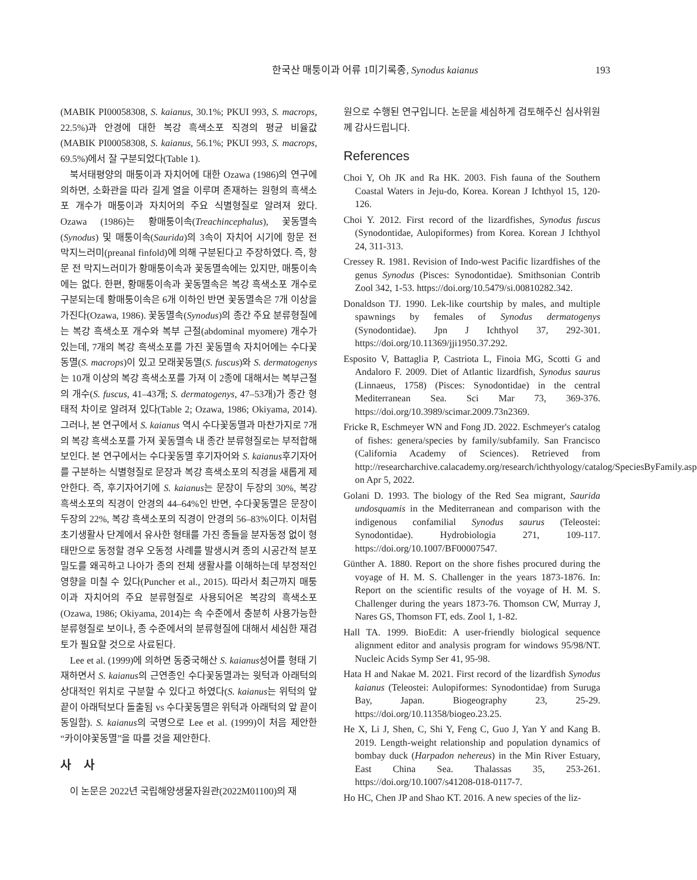한국산 매퉁이과 어류 1미기록종, Synodus kaianus 193
(MABIK PI00058308, S. kaianus, 30.1%; PKUI 993, S. macrops, 22.5%)과 안경에 대한 복강 흑색소포 직경의 평균 비율값 (MABIK PI00058308, S. kaianus, 56.1%; PKUI 993, S. macrops, 69.5%)에서 잘 구분되었다(Table 1).
북서태평양의 매퉁이과 자치어에 대한 Ozawa (1986)의 연구에 의하면, 소화관을 따라 길게 열을 이루며 존재하는 원형의 흑색소포 개수가 매퉁이과 자치어의 주요 식별형질로 알려져 왔다. Ozawa (1986)는 황매퉁이속(Treachincephalus), 꽃동멸속(Synodus) 및 매퉁이속(Saurida)의 3속이 자치어 시기에 항문 전 막지느러미(preanal finfold)에 의해 구분된다고 주장하였다. 즉, 항문 전 막지느러미가 황매퉁이속과 꽃동멸속에는 있지만, 매퉁이속에는 없다. 한편, 황매퉁이속과 꽃동멸속은 복강 흑색소포 개수로 구분되는데 황매퉁이속은 6개 이하인 반면 꽃동멸속은 7개 이상을 가진다(Ozawa, 1986). 꽃동멸속(Synodus)의 종간 주요 분류형질에는 복강 흑색소포 개수와 복부 근절(abdominal myomere) 개수가 있는데, 7개의 복강 흑색소포를 가진 꽃동멸속 자치어에는 수다꽃동멸(S. macrops)이 있고 모래꽃동멸(S. fuscus)와 S. dermatogenys는 10개 이상의 복강 흑색소포를 가져 이 2종에 대해서는 복부근절의 개수(S. fuscus, 41–43개; S. dermatogenys, 47–53개)가 종간 형태적 차이로 알려져 있다(Table 2; Ozawa, 1986; Okiyama, 2014). 그러나, 본 연구에서 S. kaianus 역시 수다꽃동멸과 마찬가지로 7개의 복강 흑색소포를 가져 꽃동멸속 내 종간 분류형질로는 부적합해 보인다. 본 연구에서는 수다꽃동멸 후기자어와 S. kaianus후기자어를 구분하는 식별형질로 문장과 복강 흑색소포의 직경을 새롭게 제안한다. 즉, 후기자어기에 S. kaianus는 문장이 두장의 30%, 복강 흑색소포의 직경이 안경의 44–64%인 반면, 수다꽃동멸은 문장이 두장의 22%, 복강 흑색소포의 직경이 안경의 56–83%이다. 이처럼 초기생활사 단계에서 유사한 형태를 가진 종들을 분자동정 없이 형태만으로 동정할 경우 오동정 사례를 발생시켜 종의 시공간적 분포 밀도를 왜곡하고 나아가 종의 전체 생활사를 이해하는데 부정적인 영향을 미칠 수 있다(Puncher et al., 2015). 따라서 최근까지 매퉁이과 자치어의 주요 분류형질로 사용되어온 복강의 흑색소포(Ozawa, 1986; Okiyama, 2014)는 속 수준에서 충분히 사용가능한 분류형질로 보이나, 종 수준에서의 분류형질에 대해서 세심한 재검토가 필요할 것으로 사료된다.
Lee et al. (1999)에 의하면 동중국해산 S. kaianus성어를 형태 기재하면서 S. kaianus의 근연종인 수다꽃동멸과는 윗턱과 아래턱의 상대적인 위치로 구분할 수 있다고 하였다(S. kaianus는 위턱의 앞 끝이 아래턱보다 돌출됨 vs 수다꽃동멸은 위턱과 아래턱의 앞 끝이 동일함). S. kaianus의 국명으로 Lee et al. (1999)이 처음 제안한 “카이야꽃동멸”을 따를 것을 제안한다.
사사
이 논문은 2022년 국립해양생물자원관(2022M01100)의 재
원으로 수행된 연구입니다. 논문을 세심하게 검토해주신 심사위원께 감사드립니다.
References
Choi Y, Oh JK and Ra HK. 2003. Fish fauna of the Southern Coastal Waters in Jeju-do, Korea. Korean J Ichthyol 15, 120-126.
Choi Y. 2012. First record of the lizardfishes, Synodus fuscus (Synodontidae, Aulopiformes) from Korea. Korean J Ichthyol 24, 311-313.
Cressey R. 1981. Revision of Indo-west Pacific lizardfishes of the genus Synodus (Pisces: Synodontidae). Smithsonian Contrib Zool 342, 1-53. https://doi.org/10.5479/si.00810282.342.
Donaldson TJ. 1990. Lek-like courtship by males, and multiple spawnings by females of Synodus dermatogenys (Synodontidae). Jpn J Ichthyol 37, 292-301. https://doi.org/10.11369/jji1950.37.292.
Esposito V, Battaglia P, Castriota L, Finoia MG, Scotti G and Andaloro F. 2009. Diet of Atlantic lizardfish, Synodus saurus (Linnaeus, 1758) (Pisces: Synodontidae) in the central Mediterranean Sea. Sci Mar 73, 369-376. https://doi.org/10.3989/scimar.2009.73n2369.
Fricke R, Eschmeyer WN and Fong JD. 2022. Eschmeyer's catalog of fishes: genera/species by family/subfamily. San Francisco (California Academy of Sciences). Retrieved from http://researcharchive.calacademy.org/research/ichthyology/catalog/SpeciesByFamily.asp on Apr 5, 2022.
Golani D. 1993. The biology of the Red Sea migrant, Saurida undosquamis in the Mediterranean and comparison with the indigenous confamilial Synodus saurus (Teleostei: Synodontidae). Hydrobiologia 271, 109-117. https://doi.org/10.1007/BF00007547.
Günther A. 1880. Report on the shore fishes procured during the voyage of H. M. S. Challenger in the years 1873-1876. In: Report on the scientific results of the voyage of H. M. S. Challenger during the years 1873-76. Thomson CW, Murray J, Nares GS, Thomson FT, eds. Zool 1, 1-82.
Hall TA. 1999. BioEdit: A user-friendly biological sequence alignment editor and analysis program for windows 95/98/NT. Nucleic Acids Symp Ser 41, 95-98.
Hata H and Nakae M. 2021. First record of the lizardfish Synodus kaianus (Teleostei: Aulopiformes: Synodontidae) from Suruga Bay, Japan. Biogeography 23, 25-29. https://doi.org/10.11358/biogeo.23.25.
He X, Li J, Shen, C, Shi Y, Feng C, Guo J, Yan Y and Kang B. 2019. Length-weight relationship and population dynamics of bombay duck (Harpadon nehereus) in the Min River Estuary, East China Sea. Thalassas 35, 253-261. https://doi.org/10.1007/s41208-018-0117-7.
Ho HC, Chen JP and Shao KT. 2016. A new species of the liz-